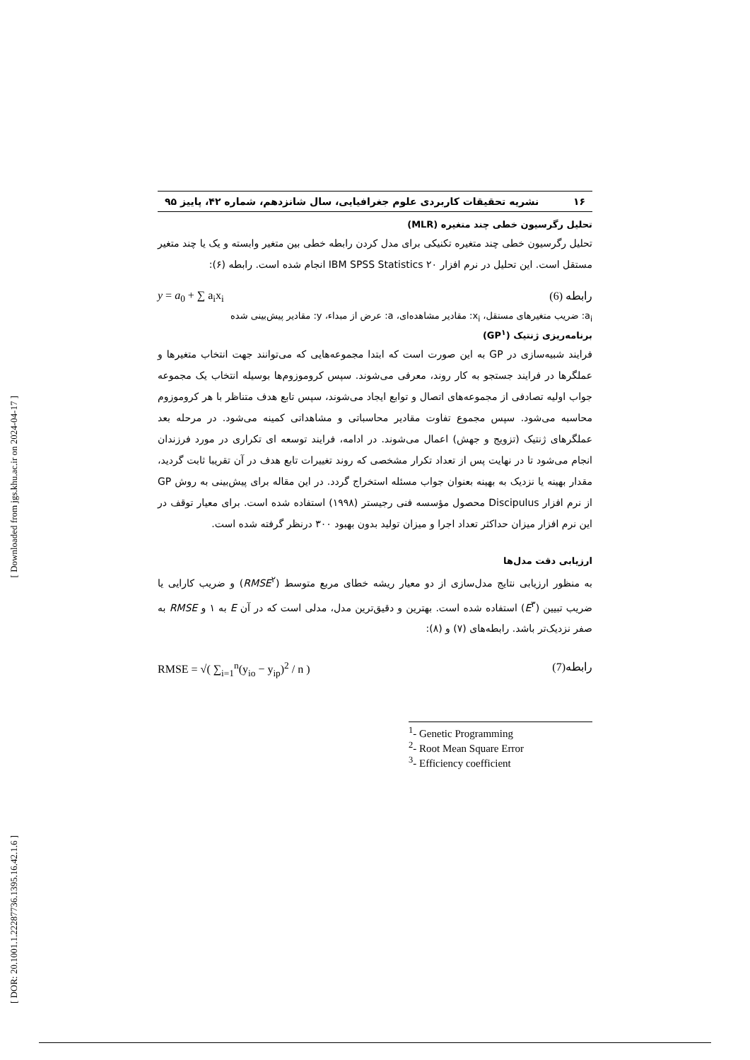[ Downloaded from jgs.khu.ac.ir on 2024-04-17 ]
[ DOR: 20.1001.1.22287736.1395.16.42.1.6 ]
۱۶ نشریه تحقیقات کاربردی علوم جغرافیایی، سال شانزدهم، شماره ۴۲، پاییز ۹۵
تحلیل رگرسیون خطی چند متغیره (MLR)
تحلیل رگرسیون خطی چند متغیره تکنیکی برای مدل کردن رابطه خطی بین متغیر وابسته و یک یا چند متغیر مستقل است. این تحلیل در نرم افزار IBM SPSS Statistics ۲۰ انجام شده است. رابطه (۶):
y = a<sub>0</sub> + ∑ a<sub>i</sub>x<sub>i</sub> رابطه (6)
a<sub>i</sub>: ضریب متغیرهای مستقل، x<sub>i</sub>: مقادیر مشاهده‌ای، a: عرض از مبداء، y: مقادیر پیش‌بینی شده
برنامه‌ریزی ژنتیک (GP<sup>۱</sup>)
فرایند شبیه‌سازی در GP به این صورت است که ابتدا مجموعه‌هایی که می‌توانند جهت انتخاب متغیرها و عملگرها در فرایند جستجو به کار روند، معرفی می‌شوند. سپس کروموزوم‌ها بوسیله انتخاب یک مجموعه جواب اولیه تصادفی از مجموعه‌های اتصال و توابع ایجاد می‌شوند، سپس تابع هدف متناظر با هر کروموزوم محاسبه می‌شود. سپس مجموع تفاوت مقادیر محاسباتی و مشاهداتی کمینه می‌شود. در مرحله بعد عملگرهای ژنتیک (تزویج و جهش) اعمال می‌شوند. در ادامه، فرایند توسعه ای تکراری در مورد فرزندان انجام می‌شود تا در نهایت پس از تعداد تکرار مشخصی که روند تغییرات تابع هدف در آن تقریبا ثابت گردید، مقدار بهینه یا نزدیک به بهینه بعنوان جواب مسئله استخراج گردد. در این مقاله برای پیش‌بینی به روش GP از نرم افزار Discipulus محصول مؤسسه فنی رجیستر (۱۹۹۸) استفاده شده است. برای معیار توقف در این نرم افزار میزان حداکثر تعداد اجرا و میزان تولید بدون بهبود ۳۰۰ درنظر گرفته شده است.
ارزیابی دقت مدل‌ها
به منظور ارزیابی نتایج مدل‌سازی از دو معیار ریشه خطای مربع متوسط (RMSE<sup>۲</sup>) و ضریب کارایی یا ضریب تبیین (E<sup>۳</sup>) استفاده شده است. بهترین و دقیق‌ترین مدل، مدلی است که در آن E به ۱ و RMSE به صفر نزدیک‌تر باشد. رابطه‌های (۷) و (۸):
RMSE = √( ∑<sub>i=1</sub><sup>n</sup>(y<sub>io</sub> − y<sub>ip</sub>)<sup>2</sup> / n ) رابطه(7)
<sup>1</sup>- Genetic Programming
<sup>2</sup>- Root Mean Square Error
<sup>3</sup>- Efficiency coefficient